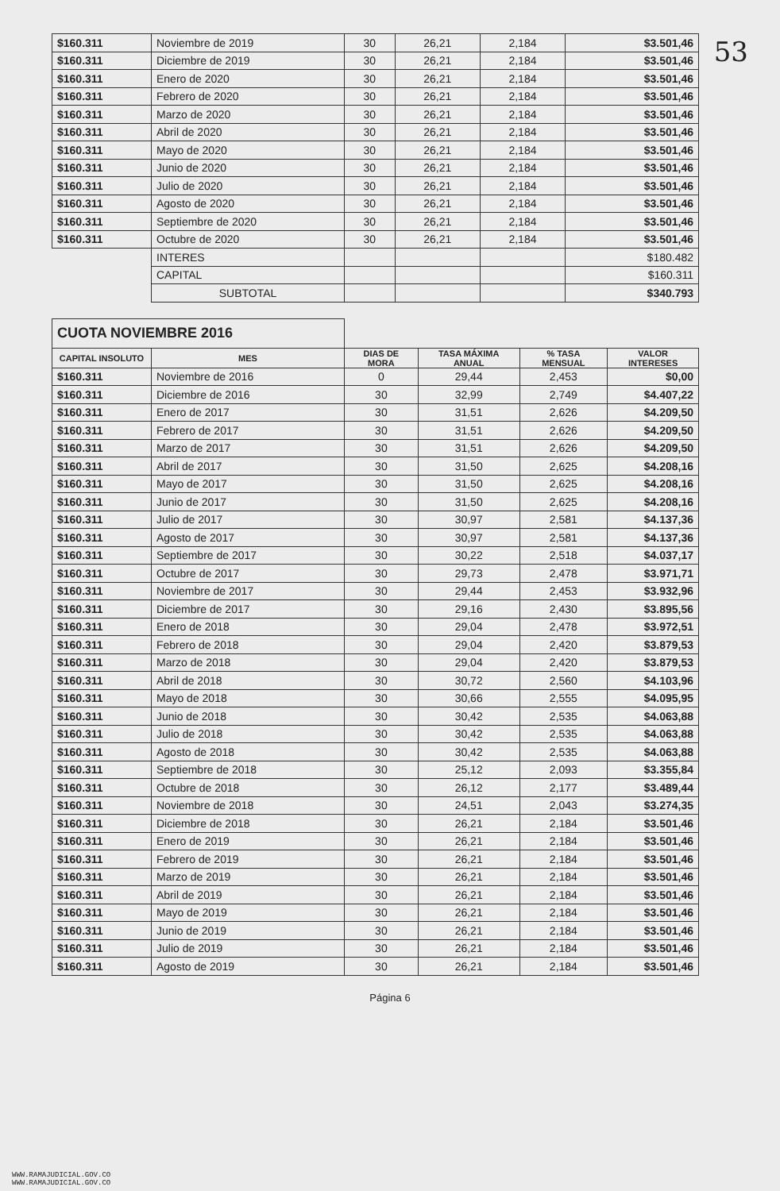53
| $160.311 | Noviembre de 2019 | 30 | 26,21 | 2,184 | $3.501,46 |
| $160.311 | Diciembre de 2019 | 30 | 26,21 | 2,184 | $3.501,46 |
| $160.311 | Enero de 2020 | 30 | 26,21 | 2,184 | $3.501,46 |
| $160.311 | Febrero de 2020 | 30 | 26,21 | 2,184 | $3.501,46 |
| $160.311 | Marzo de 2020 | 30 | 26,21 | 2,184 | $3.501,46 |
| $160.311 | Abril de 2020 | 30 | 26,21 | 2,184 | $3.501,46 |
| $160.311 | Mayo de 2020 | 30 | 26,21 | 2,184 | $3.501,46 |
| $160.311 | Junio de 2020 | 30 | 26,21 | 2,184 | $3.501,46 |
| $160.311 | Julio de 2020 | 30 | 26,21 | 2,184 | $3.501,46 |
| $160.311 | Agosto de 2020 | 30 | 26,21 | 2,184 | $3.501,46 |
| $160.311 | Septiembre de 2020 | 30 | 26,21 | 2,184 | $3.501,46 |
| $160.311 | Octubre de 2020 | 30 | 26,21 | 2,184 | $3.501,46 |
| | INTERES | | | | $180.482 |
| | CAPITAL | | | | $160.311 |
| | SUBTOTAL | | | | $340.793 |
| CUOTA NOVIEMBRE 2016 | | | | | |
| CAPITAL INSOLUTO | MES | DIAS DE MORA | TASA MÁXIMA ANUAL | % TASA MENSUAL | VALOR INTERESES |
| $160.311 | Noviembre de 2016 | 0 | 29,44 | 2,453 | $0,00 |
| $160.311 | Diciembre de 2016 | 30 | 32,99 | 2,749 | $4.407,22 |
| $160.311 | Enero de 2017 | 30 | 31,51 | 2,626 | $4.209,50 |
| $160.311 | Febrero de 2017 | 30 | 31,51 | 2,626 | $4.209,50 |
| $160.311 | Marzo de 2017 | 30 | 31,51 | 2,626 | $4.209,50 |
| $160.311 | Abril de 2017 | 30 | 31,50 | 2,625 | $4.208,16 |
| $160.311 | Mayo de 2017 | 30 | 31,50 | 2,625 | $4.208,16 |
| $160.311 | Junio de 2017 | 30 | 31,50 | 2,625 | $4.208,16 |
| $160.311 | Julio de 2017 | 30 | 30,97 | 2,581 | $4.137,36 |
| $160.311 | Agosto de 2017 | 30 | 30,97 | 2,581 | $4.137,36 |
| $160.311 | Septiembre de 2017 | 30 | 30,22 | 2,518 | $4.037,17 |
| $160.311 | Octubre de 2017 | 30 | 29,73 | 2,478 | $3.971,71 |
| $160.311 | Noviembre de 2017 | 30 | 29,44 | 2,453 | $3.932,96 |
| $160.311 | Diciembre de 2017 | 30 | 29,16 | 2,430 | $3.895,56 |
| $160.311 | Enero de 2018 | 30 | 29,04 | 2,478 | $3.972,51 |
| $160.311 | Febrero de 2018 | 30 | 29,04 | 2,420 | $3.879,53 |
| $160.311 | Marzo de 2018 | 30 | 29,04 | 2,420 | $3.879,53 |
| $160.311 | Abril de 2018 | 30 | 30,72 | 2,560 | $4.103,96 |
| $160.311 | Mayo de 2018 | 30 | 30,66 | 2,555 | $4.095,95 |
| $160.311 | Junio de 2018 | 30 | 30,42 | 2,535 | $4.063,88 |
| $160.311 | Julio de 2018 | 30 | 30,42 | 2,535 | $4.063,88 |
| $160.311 | Agosto de 2018 | 30 | 30,42 | 2,535 | $4.063,88 |
| $160.311 | Septiembre de 2018 | 30 | 25,12 | 2,093 | $3.355,84 |
| $160.311 | Octubre de 2018 | 30 | 26,12 | 2,177 | $3.489,44 |
| $160.311 | Noviembre de 2018 | 30 | 24,51 | 2,043 | $3.274,35 |
| $160.311 | Diciembre de 2018 | 30 | 26,21 | 2,184 | $3.501,46 |
| $160.311 | Enero de 2019 | 30 | 26,21 | 2,184 | $3.501,46 |
| $160.311 | Febrero de 2019 | 30 | 26,21 | 2,184 | $3.501,46 |
| $160.311 | Marzo de 2019 | 30 | 26,21 | 2,184 | $3.501,46 |
| $160.311 | Abril de 2019 | 30 | 26,21 | 2,184 | $3.501,46 |
| $160.311 | Mayo de 2019 | 30 | 26,21 | 2,184 | $3.501,46 |
| $160.311 | Junio de 2019 | 30 | 26,21 | 2,184 | $3.501,46 |
| $160.311 | Julio de 2019 | 30 | 26,21 | 2,184 | $3.501,46 |
| $160.311 | Agosto de 2019 | 30 | 26,21 | 2,184 | $3.501,46 |
Página 6
WWW.RAMAJUDICIAL.GOV.CO
WWW.RAMAJUDICIAL.GOV.CO